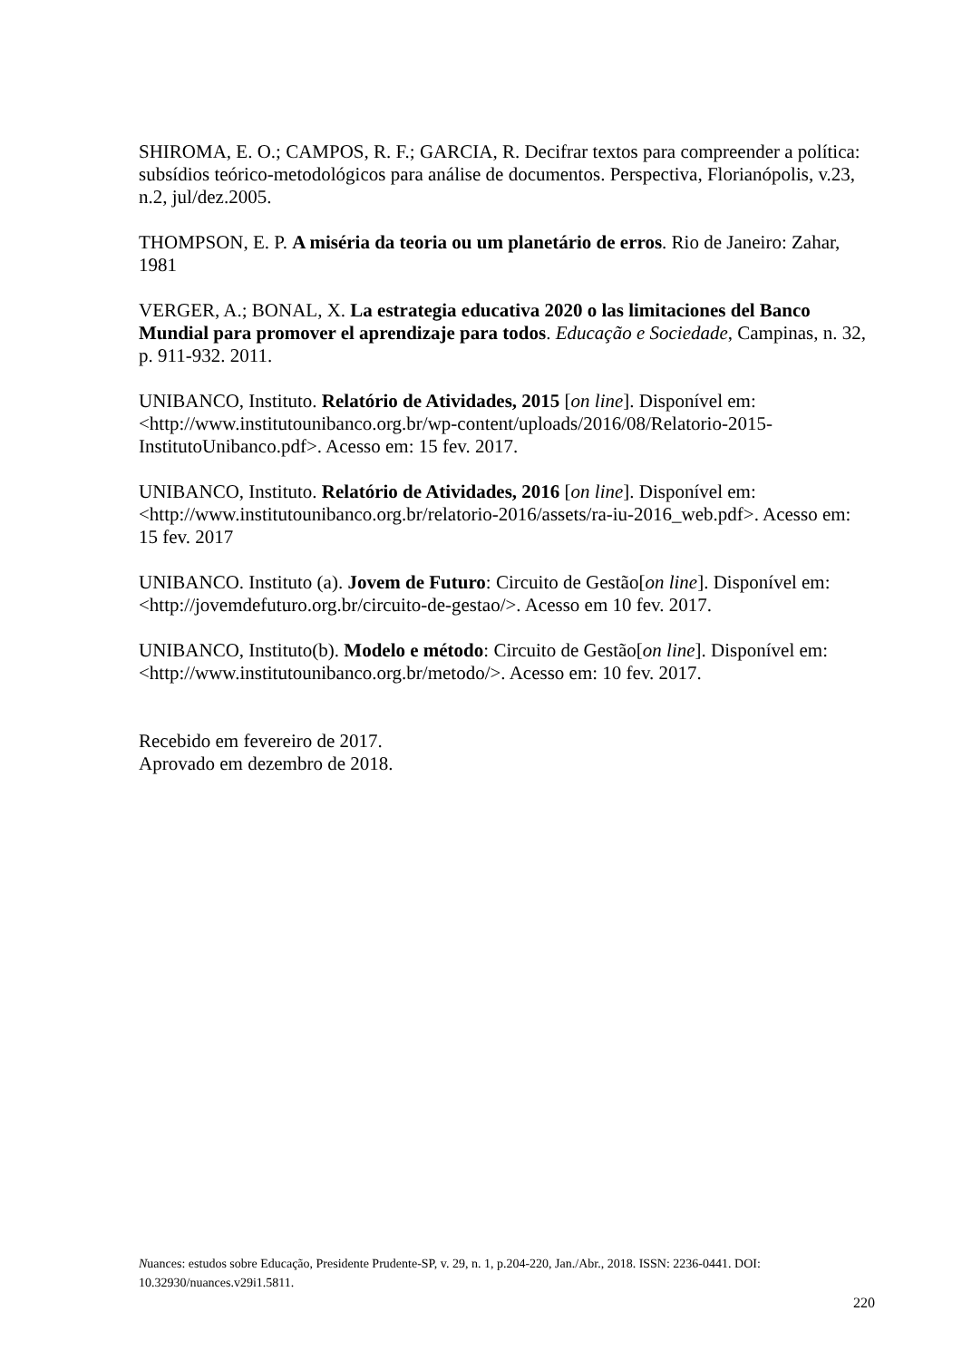SHIROMA, E. O.; CAMPOS, R. F.; GARCIA, R. Decifrar textos para compreender a política: subsídios teórico-metodológicos para análise de documentos. Perspectiva, Florianópolis, v.23, n.2, jul/dez.2005.
THOMPSON, E. P. A miséria da teoria ou um planetário de erros. Rio de Janeiro: Zahar, 1981
VERGER, A.; BONAL, X. La estrategia educativa 2020 o las limitaciones del Banco Mundial para promover el aprendizaje para todos. Educação e Sociedade, Campinas, n. 32, p. 911-932. 2011.
UNIBANCO, Instituto. Relatório de Atividades, 2015 [on line]. Disponível em: <http://www.institutounibanco.org.br/wp-content/uploads/2016/08/Relatorio-2015-InstitutoUnibanco.pdf>. Acesso em: 15 fev. 2017.
UNIBANCO, Instituto. Relatório de Atividades, 2016 [on line]. Disponível em: <http://www.institutounibanco.org.br/relatorio-2016/assets/ra-iu-2016_web.pdf>. Acesso em: 15 fev. 2017
UNIBANCO. Instituto (a). Jovem de Futuro: Circuito de Gestão[on line]. Disponível em: <http://jovemdefuturo.org.br/circuito-de-gestao/>. Acesso em 10 fev. 2017.
UNIBANCO, Instituto(b). Modelo e método: Circuito de Gestão[on line]. Disponível em: <http://www.institutounibanco.org.br/metodo/>. Acesso em: 10 fev. 2017.
Recebido em fevereiro de 2017.
Aprovado em dezembro de 2018.
Nuances: estudos sobre Educação, Presidente Prudente-SP, v. 29, n. 1, p.204-220, Jan./Abr., 2018. ISSN: 2236-0441. DOI: 10.32930/nuances.v29i1.5811.
220